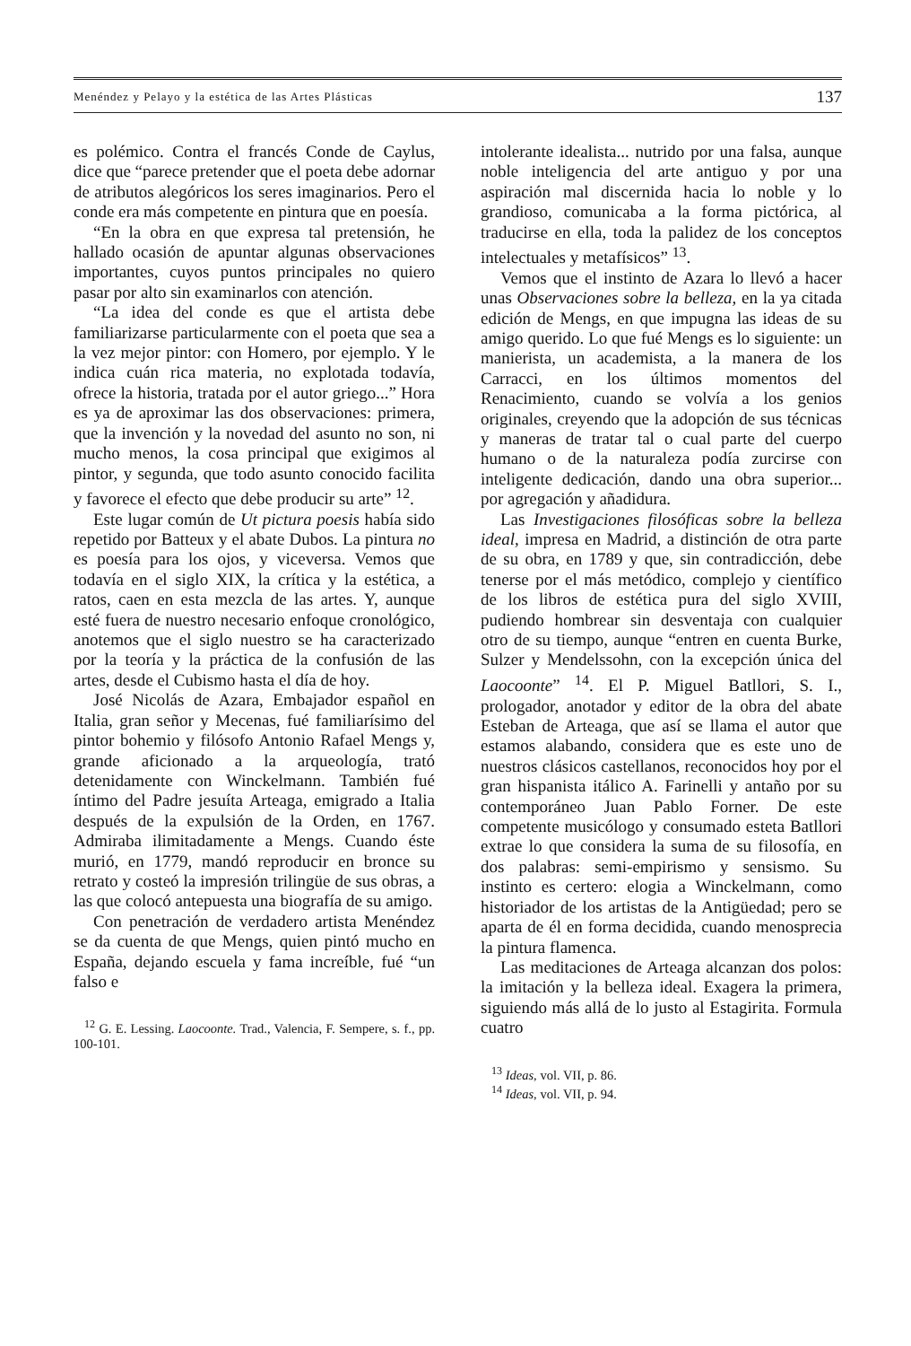Menéndez y Pelayo y la estética de las Artes Plásticas 137
es polémico. Contra el francés Conde de Caylus, dice que “parece pretender que el poeta debe adornar de atributos alegóricos los seres imaginarios. Pero el conde era más competente en pintura que en poesía.
“En la obra en que expresa tal pretensión, he hallado ocasión de apuntar algunas observaciones importantes, cuyos puntos principales no quiero pasar por alto sin examinarlos con atención.
“La idea del conde es que el artista debe familiarizarse particularmente con el poeta que sea a la vez mejor pintor: con Homero, por ejemplo. Y le indica cuán rica materia, no explotada todavía, ofrece la historia, tratada por el autor griego...” Hora es ya de aproximar las dos observaciones: primera, que la invención y la novedad del asunto no son, ni mucho menos, la cosa principal que exigimos al pintor, y segunda, que todo asunto conocido facilita y favorece el efecto que debe producir su arte” <sup>12</sup>.
Este lugar común de Ut pictura poesis había sido repetido por Batteux y el abate Dubos. La pintura no es poesía para los ojos, y viceversa. Vemos que todavía en el siglo XIX, la crítica y la estética, a ratos, caen en esta mezcla de las artes. Y, aunque esté fuera de nuestro necesario enfoque cronológico, anotemos que el siglo nuestro se ha caracterizado por la teoría y la práctica de la confusión de las artes, desde el Cubismo hasta el día de hoy.
José Nicolás de Azara, Embajador español en Italia, gran señor y Mecenas, fué familiarísimo del pintor bohemio y filósofo Antonio Rafael Mengs y, grande aficionado a la arqueología, trató detenidamente con Winckelmann. También fué íntimo del Padre jesuíta Arteaga, emigrado a Italia después de la expulsión de la Orden, en 1767. Admiraba ilimitadamente a Mengs. Cuando éste murió, en 1779, mandó reproducir en bronce su retrato y costeó la impresión trilingüe de sus obras, a las que colocó antepuesta una biografía de su amigo.
Con penetración de verdadero artista Menéndez se da cuenta de que Mengs, quien pintó mucho en España, dejando escuela y fama increíble, fué “un falso e
<sup>12</sup> G. E. Lessing. Laocoonte. Trad., Valencia, F. Sempere, s. f., pp. 100-101.
intolerante idealista... nutrido por una falsa, aunque noble inteligencia del arte antiguo y por una aspiración mal discernida hacia lo noble y lo grandioso, comunicaba a la forma pictórica, al traducirse en ella, toda la palidez de los conceptos intelectuales y metafísicos” <sup>13</sup>.
Vemos que el instinto de Azara lo llevó a hacer unas Observaciones sobre la belleza, en la ya citada edición de Mengs, en que impugna las ideas de su amigo querido. Lo que fué Mengs es lo siguiente: un manierista, un academista, a la manera de los Carracci, en los últimos momentos del Renacimiento, cuando se volvía a los genios originales, creyendo que la adopción de sus técnicas y maneras de tratar tal o cual parte del cuerpo humano o de la naturaleza podía zurcirse con inteligente dedicación, dando una obra superior... por agregación y añadidura.
Las Investigaciones filosóficas sobre la belleza ideal, impresa en Madrid, a distinción de otra parte de su obra, en 1789 y que, sin contradicción, debe tenerse por el más metódico, complejo y científico de los libros de estética pura del siglo XVIII, pudiendo hombrear sin desventaja con cualquier otro de su tiempo, aunque “entren en cuenta Burke, Sulzer y Mendelssohn, con la excepción única del Laocoonte” <sup>14</sup>. El P. Miguel Batllori, S. I., prologador, anotador y editor de la obra del abate Esteban de Arteaga, que así se llama el autor que estamos alabando, considera que es este uno de nuestros clásicos castellanos, reconocidos hoy por el gran hispanista itálico A. Farinelli y antaño por su contemporáneo Juan Pablo Forner. De este competente musicólogo y consumado esteta Batllori extrae lo que considera la suma de su filosofía, en dos palabras: semi-empirismo y sensismo. Su instinto es certero: elogia a Winckelmann, como historiador de los artistas de la Antigüedad; pero se aparta de él en forma decidida, cuando menosprecia la pintura flamenca.
Las meditaciones de Arteaga alcanzan dos polos: la imitación y la belleza ideal. Exagera la primera, siguiendo más allá de lo justo al Estagirita. Formula cuatro
<sup>13</sup> Ideas, vol. VII, p. 86.
<sup>14</sup> Ideas, vol. VII, p. 94.